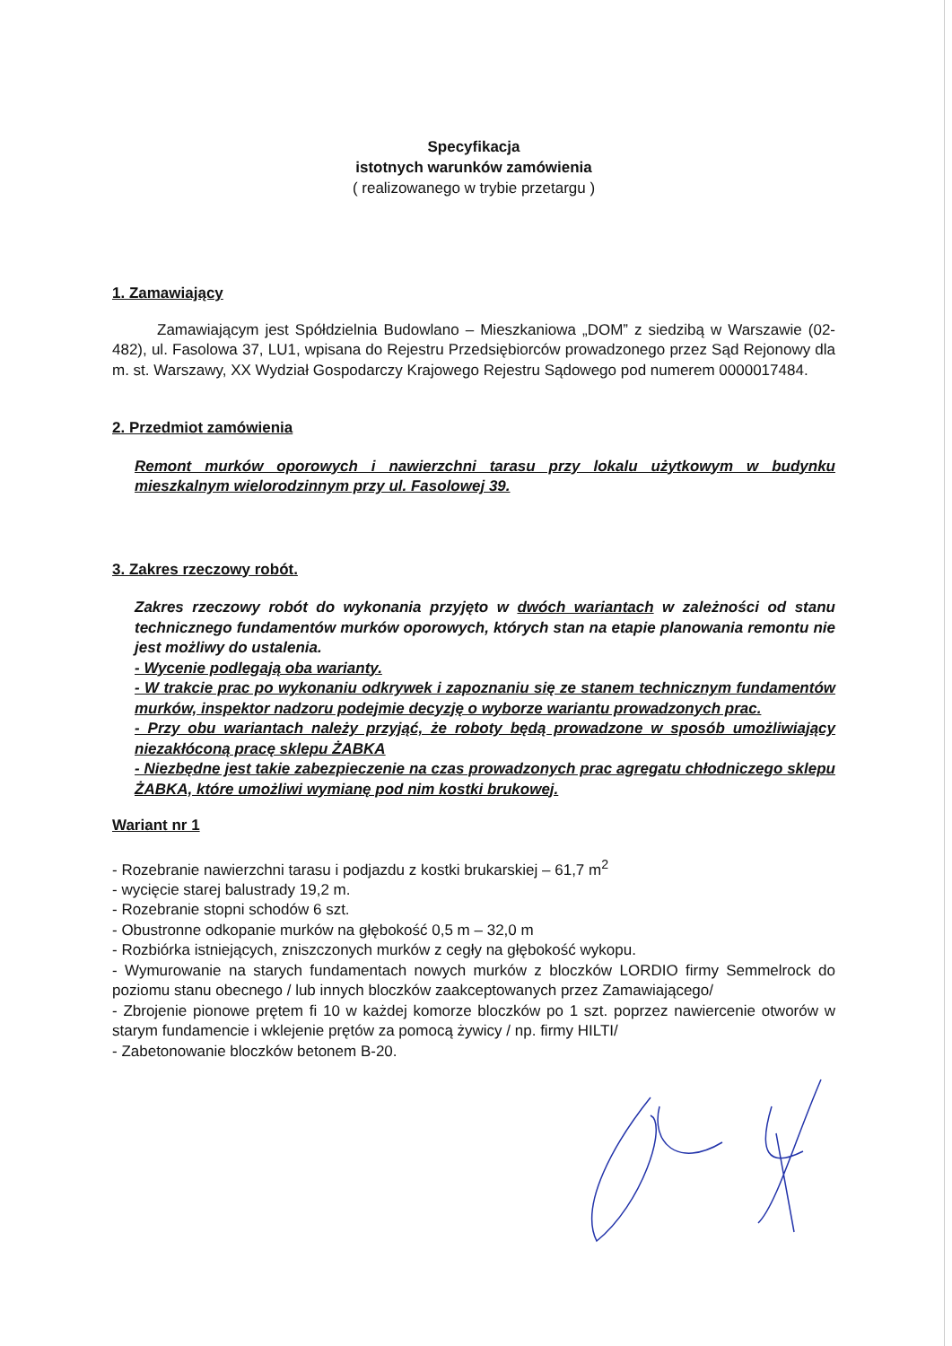Specyfikacja
istotnych warunków zamówienia
( realizowanego w trybie przetargu )
1. Zamawiający
Zamawiającym jest Spółdzielnia Budowlano – Mieszkaniowa „DOM” z siedzibą w Warszawie (02-482), ul. Fasolowa 37, LU1, wpisana do Rejestru Przedsiębiorców prowadzonego przez Sąd Rejonowy dla m. st. Warszawy, XX Wydział Gospodarczy Krajowego Rejestru Sądowego pod numerem 0000017484.
2. Przedmiot zamówienia
Remont murków oporowych i nawierzchni tarasu przy lokalu użytkowym w budynku mieszkalnym wielorodzinnym przy ul. Fasolowej 39.
3. Zakres rzeczowy robót.
Zakres rzeczowy robót do wykonania przyjęto w dwóch wariantach w zależności od stanu technicznego fundamentów murków oporowych, których stan na etapie planowania remontu nie jest możliwy do ustalenia.
- Wycenie podlegają oba warianty.
- W trakcie prac po wykonaniu odkrywek i zapoznaniu się ze stanem technicznym fundamentów murków, inspektor nadzoru podejmie decyzję o wyborze wariantu prowadzonych prac.
- Przy obu wariantach należy przyjąć, że roboty będą prowadzone w sposób umożliwiający niezakłóconą pracę sklepu ŻABKA
- Niezbędne jest takie zabezpieczenie na czas prowadzonych prac agregatu chłodniczego sklepu ŻABKA, które umożliwi wymianę pod nim kostki brukowej.
Wariant nr 1
- Rozebranie nawierzchni tarasu i podjazdu z kostki brukarskiej – 61,7 m<sup>2</sup>
- wycięcie starej balustrady 19,2 m.
- Rozebranie stopni schodów 6 szt.
- Obustronne odkopanie murków na głębokość 0,5 m – 32,0 m
- Rozbiórka istniejących, zniszczonych murków z cegły na głębokość wykopu.
- Wymurowanie na starych fundamentach nowych murków z bloczków LORDIO firmy Semmelrock do poziomu stanu obecnego / lub innych bloczków zaakceptowanych przez Zamawiającego/
- Zbrojenie pionowe prętem fi 10 w każdej komorze bloczków po 1 szt. poprzez nawiercenie otworów w starym fundamencie i wklejenie prętów za pomocą żywicy / np. firmy HILTI/
- Zabetonowanie bloczków betonem B-20.